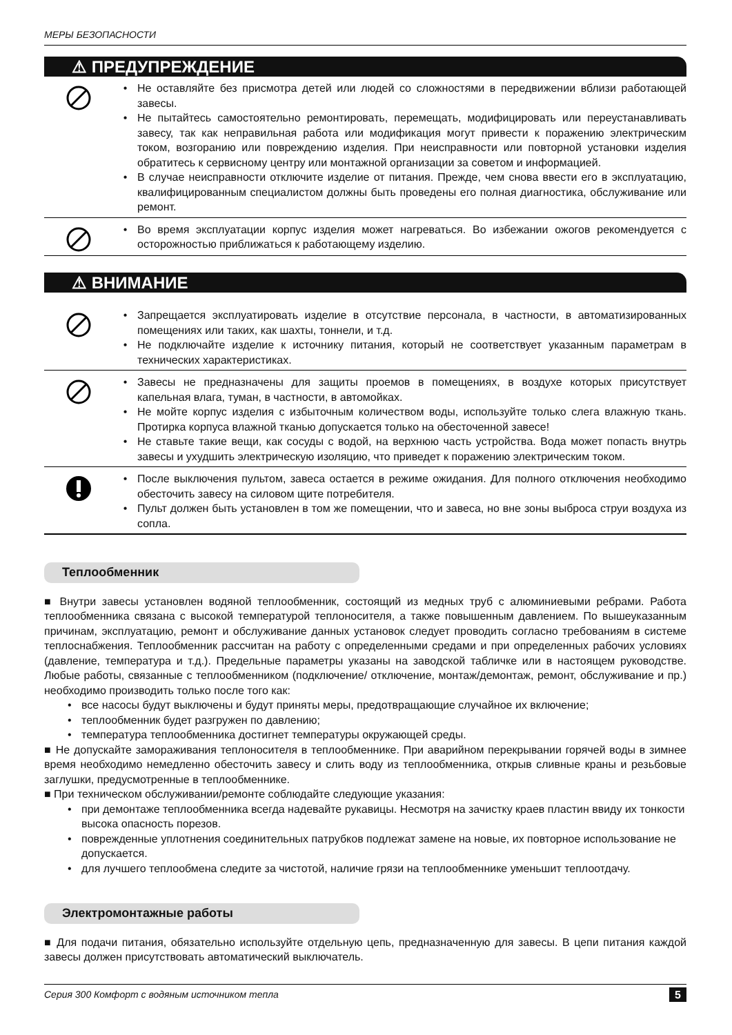МЕРЫ БЕЗОПАСНОСТИ
⚠ ПРЕДУПРЕЖДЕНИЕ
• Не оставляйте без присмотра детей или людей со сложностями в передвижении вблизи работающей завесы.
• Не пытайтесь самостоятельно ремонтировать, перемещать, модифицировать или переустанавливать завесу, так как неправильная работа или модификация могут привести к поражению электрическим током, возгоранию или повреждению изделия. При неисправности или повторной установки изделия обратитесь к сервисному центру или монтажной организации за советом и информацией.
• В случае неисправности отключите изделие от питания. Прежде, чем снова ввести его в эксплуатацию, квалифицированным специалистом должны быть проведены его полная диагностика, обслуживание или ремонт.
• Во время эксплуатации корпус изделия может нагреваться. Во избежании ожогов рекомендуется с осторожностью приближаться к работающему изделию.
⚠ ВНИМАНИЕ
• Запрещается эксплуатировать изделие в отсутствие персонала, в частности, в автоматизированных помещениях или таких, как шахты, тоннели, и т.д.
• Не подключайте изделие к источнику питания, который не соответствует указанным параметрам в технических характеристиках.
• Завесы не предназначены для защиты проемов в помещениях, в воздухе которых присутствует капельная влага, туман, в частности, в автомойках.
• Не мойте корпус изделия с избыточным количеством воды, используйте только слега влажную ткань. Протирка корпуса влажной тканью допускается только на обесточенной завесе!
• Не ставьте такие вещи, как сосуды с водой, на верхнюю часть устройства. Вода может попасть внутрь завесы и ухудшить электрическую изоляцию, что приведет к поражению электрическим током.
• После выключения пультом, завеса остается в режиме ожидания. Для полного отключения необходимо обесточить завесу на силовом щите потребителя.
• Пульт должен быть установлен в том же помещении, что и завеса, но вне зоны выброса струи воздуха из сопла.
Теплообменник
■ Внутри завесы установлен водяной теплообменник, состоящий из медных труб с алюминиевыми ребрами. Работа теплообменника связана с высокой температурой теплоносителя, а также повышенным давлением. По вышеуказанным причинам, эксплуатацию, ремонт и обслуживание данных установок следует проводить согласно требованиям в системе теплоснабжения. Теплообменник рассчитан на работу с определенными средами и при определенных рабочих условиях (давление, температура и т.д.). Предельные параметры указаны на заводской табличке или в настоящем руководстве. Любые работы, связанные с теплообменником (подключение/ отключение, монтаж/демонтаж, ремонт, обслуживание и пр.) необходимо производить только после того как:
• все насосы будут выключены и будут приняты меры, предотвращающие случайное их включение;
• теплообменник будет разгружен по давлению;
• температура теплообменника достигнет температуры окружающей среды.
■ Не допускайте замораживания теплоносителя в теплообменнике. При аварийном перекрывании горячей воды в зимнее время необходимо немедленно обесточить завесу и слить воду из теплообменника, открыв сливные краны и резьбовые заглушки, предусмотренные в теплообменнике.
■ При техническом обслуживании/ремонте соблюдайте следующие указания:
• при демонтаже теплообменника всегда надевайте рукавицы. Несмотря на зачистку краев пластин ввиду их тонкости высока опасность порезов.
• поврежденные уплотнения соединительных патрубков подлежат замене на новые, их повторное использование не допускается.
• для лучшего теплообмена следите за чистотой, наличие грязи на теплообменнике уменьшит теплоотдачу.
Электромонтажные работы
■ Для подачи питания, обязательно используйте отдельную цепь, предназначенную для завесы. В цепи питания каждой завесы должен присутствовать автоматический выключатель.
Серия 300 Комфорт с водяным источником тепла 5